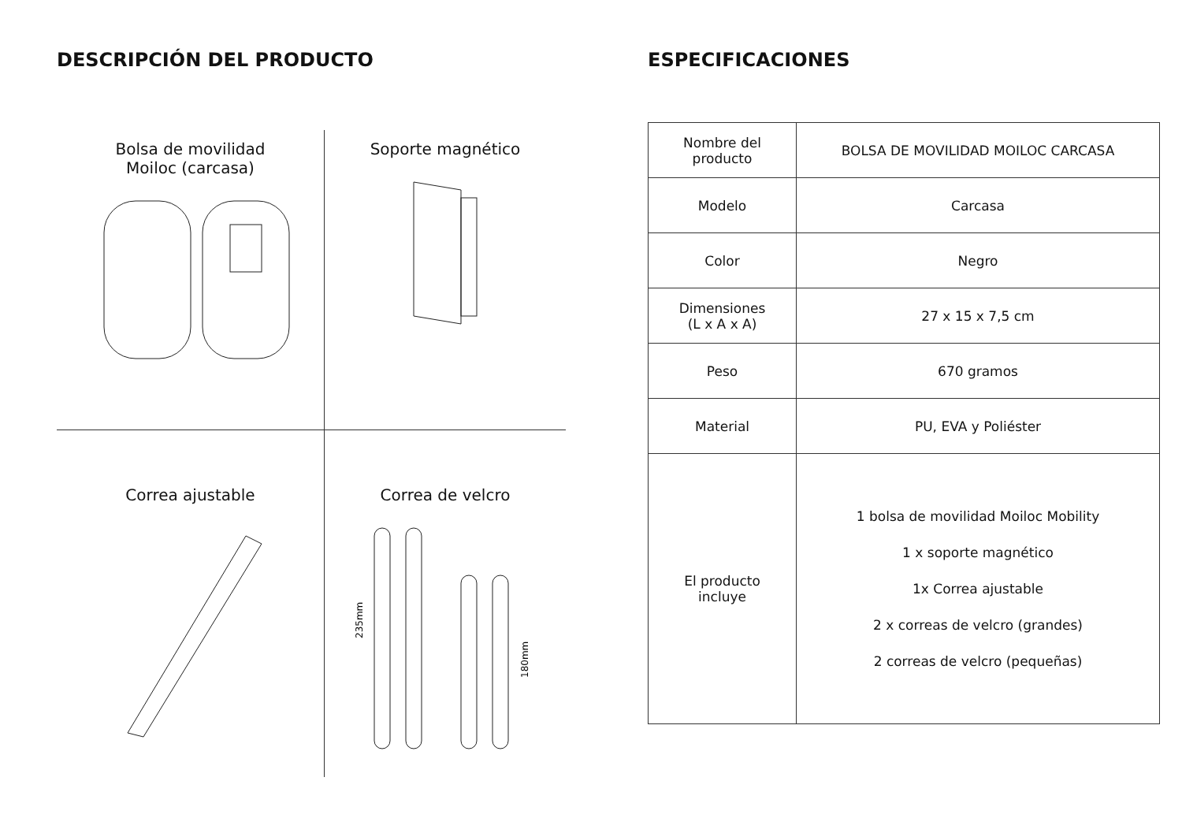DESCRIPCIÓN DEL PRODUCTO
Bolsa de movilidad
Moiloc (carcasa)
Soporte magnético
Correa ajustable
Correa de velcro
235mm
180mm
ESPECIFICACIONES
| Nombre del producto | BOLSA DE MOVILIDAD MOILOC CARCASA |
| Modelo | Carcasa |
| Color | Negro |
| Dimensiones (L x A x A) | 27 x 15 x 7,5 cm |
| Peso | 670 gramos |
| Material | PU, EVA y Poliéster |
| El producto incluye | 1 bolsa de movilidad Moiloc Mobility 1 x soporte magnético 1x Correa ajustable 2 x correas de velcro (grandes) 2 correas de velcro (pequeñas) |